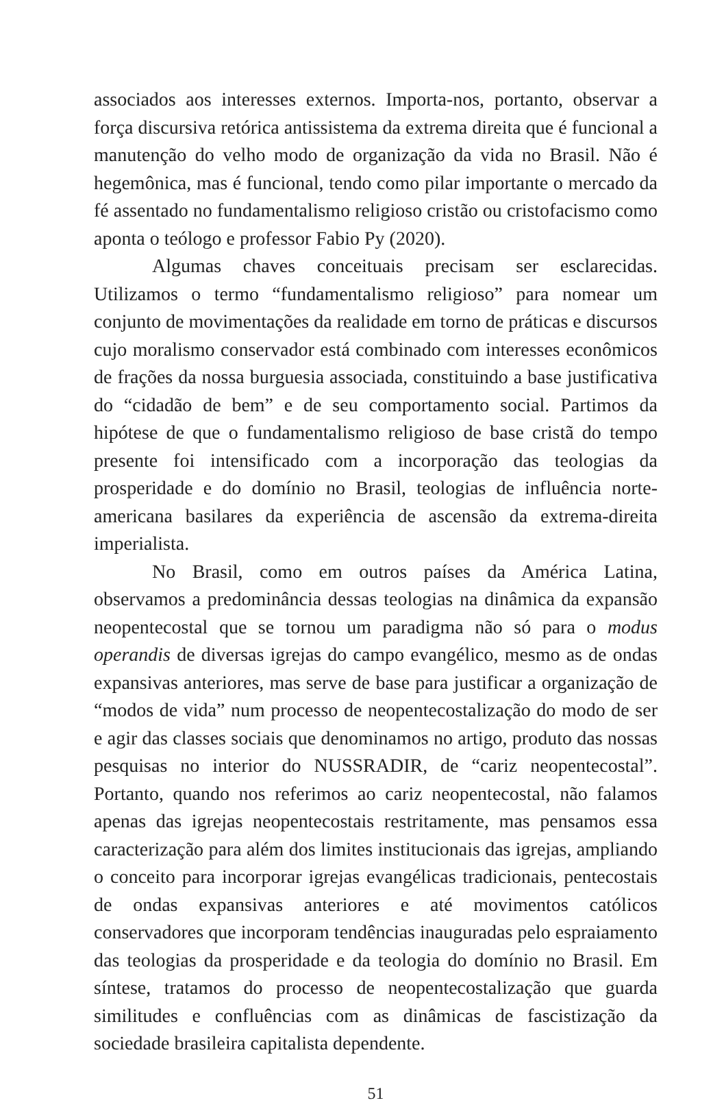associados aos interesses externos. Importa-nos, portanto, observar a força discursiva retórica antissistema da extrema direita que é funcional a manutenção do velho modo de organização da vida no Brasil. Não é hegemônica, mas é funcional, tendo como pilar importante o mercado da fé assentado no fundamentalismo religioso cristão ou cristofacismo como aponta o teólogo e professor Fabio Py (2020).
Algumas chaves conceituais precisam ser esclarecidas. Utilizamos o termo “fundamentalismo religioso” para nomear um conjunto de movimentações da realidade em torno de práticas e discursos cujo moralismo conservador está combinado com interesses econômicos de frações da nossa burguesia associada, constituindo a base justificativa do “cidadão de bem” e de seu comportamento social. Partimos da hipótese de que o fundamentalismo religioso de base cristã do tempo presente foi intensificado com a incorporação das teologias da prosperidade e do domínio no Brasil, teologias de influência norte-americana basilares da experiência de ascensão da extrema-direita imperialista.
No Brasil, como em outros países da América Latina, observamos a predominância dessas teologias na dinâmica da expansão neopentecostal que se tornou um paradigma não só para o modus operandis de diversas igrejas do campo evangélico, mesmo as de ondas expansivas anteriores, mas serve de base para justificar a organização de “modos de vida” num processo de neopentecostalização do modo de ser e agir das classes sociais que denominamos no artigo, produto das nossas pesquisas no interior do NUSSRADIR, de “cariz neopentecostal”. Portanto, quando nos referimos ao cariz neopentecostal, não falamos apenas das igrejas neopentecostais restritamente, mas pensamos essa caracterização para além dos limites institucionais das igrejas, ampliando o conceito para incorporar igrejas evangélicas tradicionais, pentecostais de ondas expansivas anteriores e até movimentos católicos conservadores que incorporam tendências inauguradas pelo espraiamento das teologias da prosperidade e da teologia do domínio no Brasil. Em síntese, tratamos do processo de neopentecostalização que guarda similitudes e confluências com as dinâmicas de fascistização da sociedade brasileira capitalista dependente.
51